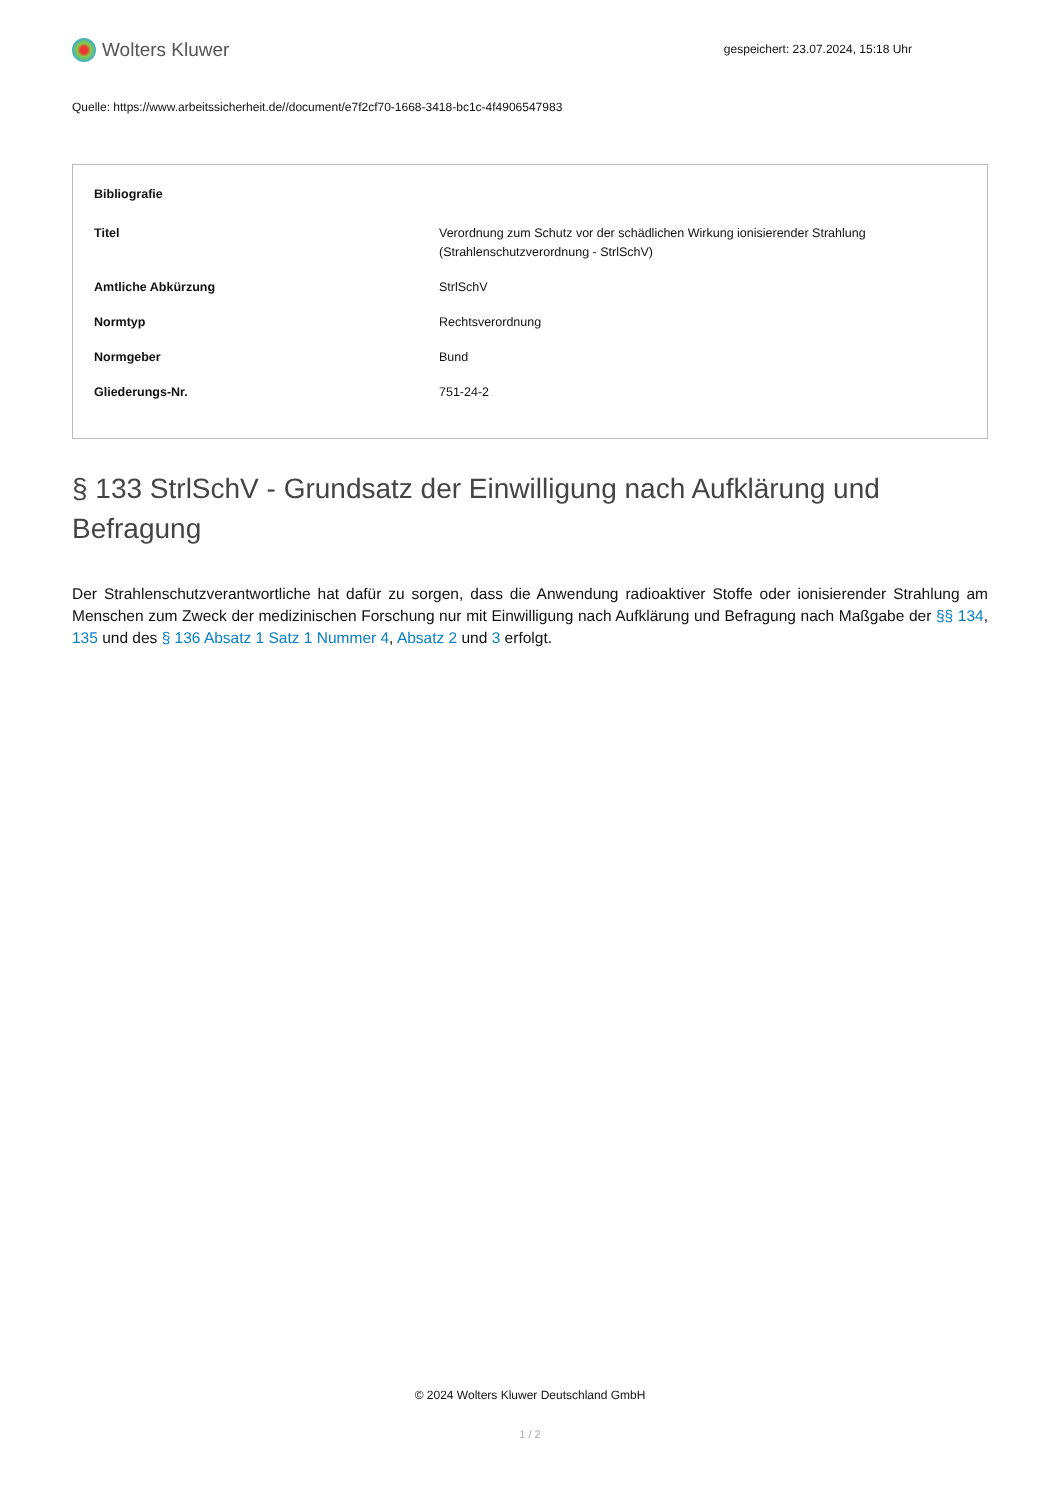Wolters Kluwer
gespeichert: 23.07.2024, 15:18 Uhr
Quelle: https://www.arbeitssicherheit.de//document/e7f2cf70-1668-3418-bc1c-4f4906547983
| Bibliografie | |
| --- | --- |
| Titel | Verordnung zum Schutz vor der schädlichen Wirkung ionisierender Strahlung (Strahlenschutzverordnung - StrlSchV) |
| Amtliche Abkürzung | StrlSchV |
| Normtyp | Rechtsverordnung |
| Normgeber | Bund |
| Gliederungs-Nr. | 751-24-2 |
§ 133 StrlSchV - Grundsatz der Einwilligung nach Aufklärung und Befragung
Der Strahlenschutzverantwortliche hat dafür zu sorgen, dass die Anwendung radioaktiver Stoffe oder ionisierender Strahlung am Menschen zum Zweck der medizinischen Forschung nur mit Einwilligung nach Aufklärung und Befragung nach Maßgabe der §§ 134, 135 und des § 136 Absatz 1 Satz 1 Nummer 4, Absatz 2 und 3 erfolgt.
© 2024 Wolters Kluwer Deutschland GmbH
1 / 2